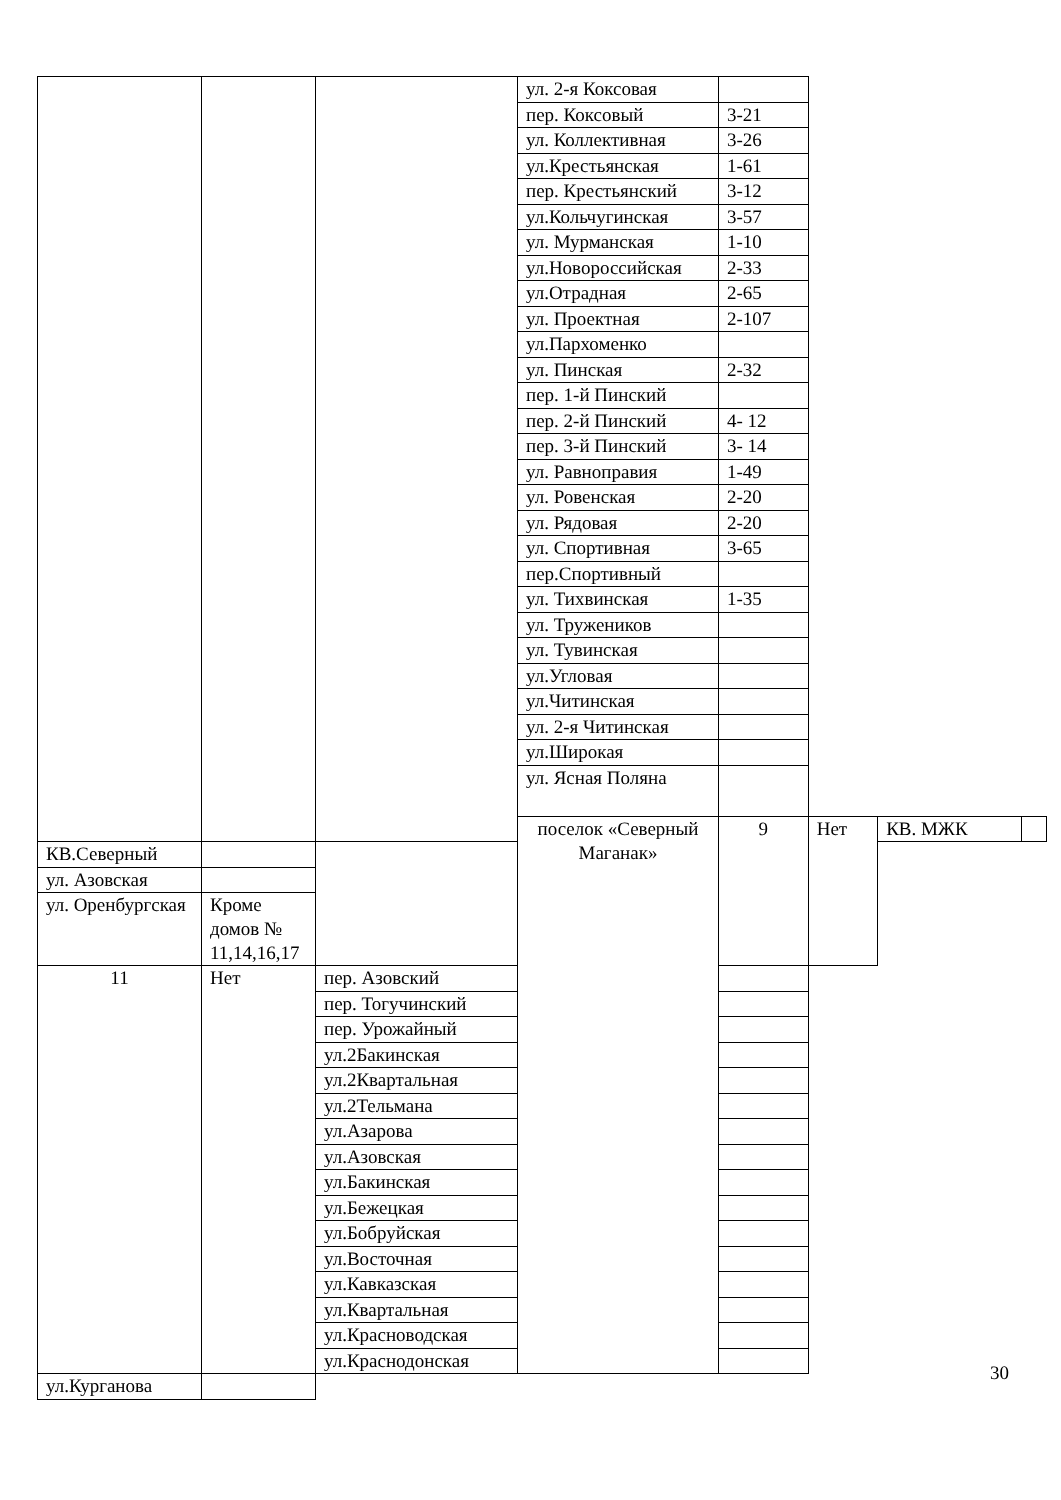| | | | ул. 2-я Коксовая | | | | |
| | | | пер. Коксовый | 3-21 | | | |
| | | | ул. Коллективная | 3-26 | | | |
| | | | ул.Крестьянская | 1-61 | | | |
| | | | пер. Крестьянский | 3-12 | | | |
| | | | ул.Кольчугинская | 3-57 | | | |
| | | | ул. Мурманская | 1-10 | | | |
| | | | ул.Новороссийская | 2-33 | | | |
| | | | ул.Отрадная | 2-65 | | | |
| | | | ул. Проектная | 2-107 | | | |
| | | | ул.Пархоменко | | | | |
| | | | ул. Пинская | 2-32 | | | |
| | | | пер. 1-й Пинский | | | | |
| | | | пер. 2-й Пинский | 4- 12 | | | |
| | | | пер. 3-й Пинский | 3- 14 | | | |
| | | | ул. Равноправия | 1-49 | | | |
| | | | ул. Ровенская | 2-20 | | | |
| | | | ул. Рядовая | 2-20 | | | |
| | | | ул. Спортивная | 3-65 | | | |
| | | | пер.Спортивный | | | | |
| | | | ул. Тихвинская | 1-35 | | | |
| | | | ул. Тружеников | | | | |
| | | | ул. Тувинская | | | | |
| | | | ул.Угловая | | | | |
| | | | ул.Читинская | | | | |
| | | | ул. 2-я Читинская | | | | |
| | | | ул.Широкая | | | | |
| | | | ул. Ясная Поляна | | | | |
| | | | поселок «Северный Маганак» | 9 | Нет | КВ. МЖК | |
| КВ.Северный | | | | | | | |
| ул. Азовская | | | | | | | |
| ул. Оренбургская | Кроме домов № 11,14,16,17 | | | | | | |
| 11 | Нет | пер. Азовский | | | | | |
| | | пер. Тогучинский | | | | | |
| | | пер. Урожайный | | | | | |
| | | ул.2Бакинская | | | | | |
| | | ул.2Квартальная | | | | | |
| | | ул.2Тельмана | | | | | |
| | | ул.Азарова | | | | | |
| | | ул.Азовская | | | | | |
| | | ул.Бакинская | | | | | |
| | | ул.Бежецкая | | | | | |
| | | ул.Бобруйская | | | | | |
| | | ул.Восточная | | | | | |
| | | ул.Кавказская | | | | | |
| | | ул.Квартальная | | | | | |
| | | ул.Красноводская | | | | | |
| | | ул.Краснодонская | | | | | |
| | ул.Курганова | | | | | | |
30